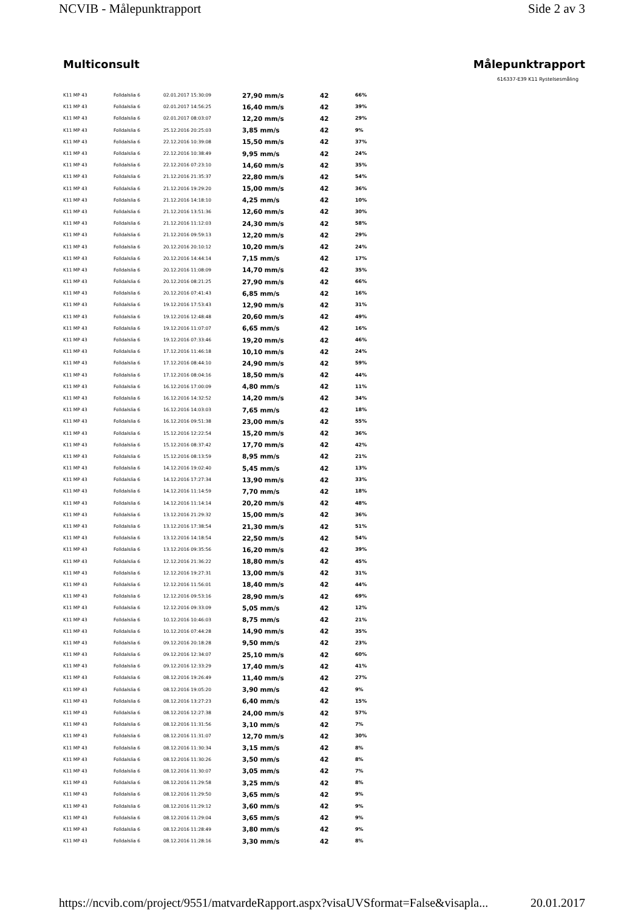NCVIB - Målepunktrapport Side 2 av 3
Multiconsult Målepunktrapport
616337-E39 K11 Rystelsesmåling
| K11 MP 43 | Folldalslia 6 | 02.01.2017 15:30:09 | 27,90 mm/s | 42 | 66% |
| K11 MP 43 | Folldalslia 6 | 02.01.2017 14:56:25 | 16,40 mm/s | 42 | 39% |
| K11 MP 43 | Folldalslia 6 | 02.01.2017 08:03:07 | 12,20 mm/s | 42 | 29% |
| K11 MP 43 | Folldalslia 6 | 25.12.2016 20:25:03 | 3,85 mm/s | 42 | 9% |
| K11 MP 43 | Folldalslia 6 | 22.12.2016 10:39:08 | 15,50 mm/s | 42 | 37% |
| K11 MP 43 | Folldalslia 6 | 22.12.2016 10:38:49 | 9,95 mm/s | 42 | 24% |
| K11 MP 43 | Folldalslia 6 | 22.12.2016 07:23:10 | 14,60 mm/s | 42 | 35% |
| K11 MP 43 | Folldalslia 6 | 21.12.2016 21:35:37 | 22,80 mm/s | 42 | 54% |
| K11 MP 43 | Folldalslia 6 | 21.12.2016 19:29:20 | 15,00 mm/s | 42 | 36% |
| K11 MP 43 | Folldalslia 6 | 21.12.2016 14:18:10 | 4,25 mm/s | 42 | 10% |
| K11 MP 43 | Folldalslia 6 | 21.12.2016 13:51:36 | 12,60 mm/s | 42 | 30% |
| K11 MP 43 | Folldalslia 6 | 21.12.2016 11:12:03 | 24,30 mm/s | 42 | 58% |
| K11 MP 43 | Folldalslia 6 | 21.12.2016 09:59:13 | 12,20 mm/s | 42 | 29% |
| K11 MP 43 | Folldalslia 6 | 20.12.2016 20:10:12 | 10,20 mm/s | 42 | 24% |
| K11 MP 43 | Folldalslia 6 | 20.12.2016 14:44:14 | 7,15 mm/s | 42 | 17% |
| K11 MP 43 | Folldalslia 6 | 20.12.2016 11:08:09 | 14,70 mm/s | 42 | 35% |
| K11 MP 43 | Folldalslia 6 | 20.12.2016 08:21:25 | 27,90 mm/s | 42 | 66% |
| K11 MP 43 | Folldalslia 6 | 20.12.2016 07:41:43 | 6,85 mm/s | 42 | 16% |
| K11 MP 43 | Folldalslia 6 | 19.12.2016 17:53:43 | 12,90 mm/s | 42 | 31% |
| K11 MP 43 | Folldalslia 6 | 19.12.2016 12:48:48 | 20,60 mm/s | 42 | 49% |
| K11 MP 43 | Folldalslia 6 | 19.12.2016 11:07:07 | 6,65 mm/s | 42 | 16% |
| K11 MP 43 | Folldalslia 6 | 19.12.2016 07:33:46 | 19,20 mm/s | 42 | 46% |
| K11 MP 43 | Folldalslia 6 | 17.12.2016 11:46:18 | 10,10 mm/s | 42 | 24% |
| K11 MP 43 | Folldalslia 6 | 17.12.2016 08:44:10 | 24,90 mm/s | 42 | 59% |
| K11 MP 43 | Folldalslia 6 | 17.12.2016 08:04:16 | 18,50 mm/s | 42 | 44% |
| K11 MP 43 | Folldalslia 6 | 16.12.2016 17:00:09 | 4,80 mm/s | 42 | 11% |
| K11 MP 43 | Folldalslia 6 | 16.12.2016 14:32:52 | 14,20 mm/s | 42 | 34% |
| K11 MP 43 | Folldalslia 6 | 16.12.2016 14:03:03 | 7,65 mm/s | 42 | 18% |
| K11 MP 43 | Folldalslia 6 | 16.12.2016 09:51:38 | 23,00 mm/s | 42 | 55% |
| K11 MP 43 | Folldalslia 6 | 15.12.2016 12:22:54 | 15,20 mm/s | 42 | 36% |
| K11 MP 43 | Folldalslia 6 | 15.12.2016 08:37:42 | 17,70 mm/s | 42 | 42% |
| K11 MP 43 | Folldalslia 6 | 15.12.2016 08:13:59 | 8,95 mm/s | 42 | 21% |
| K11 MP 43 | Folldalslia 6 | 14.12.2016 19:02:40 | 5,45 mm/s | 42 | 13% |
| K11 MP 43 | Folldalslia 6 | 14.12.2016 17:27:34 | 13,90 mm/s | 42 | 33% |
| K11 MP 43 | Folldalslia 6 | 14.12.2016 11:14:59 | 7,70 mm/s | 42 | 18% |
| K11 MP 43 | Folldalslia 6 | 14.12.2016 11:14:14 | 20,20 mm/s | 42 | 48% |
| K11 MP 43 | Folldalslia 6 | 13.12.2016 21:29:32 | 15,00 mm/s | 42 | 36% |
| K11 MP 43 | Folldalslia 6 | 13.12.2016 17:38:54 | 21,30 mm/s | 42 | 51% |
| K11 MP 43 | Folldalslia 6 | 13.12.2016 14:18:54 | 22,50 mm/s | 42 | 54% |
| K11 MP 43 | Folldalslia 6 | 13.12.2016 09:35:56 | 16,20 mm/s | 42 | 39% |
| K11 MP 43 | Folldalslia 6 | 12.12.2016 21:36:22 | 18,80 mm/s | 42 | 45% |
| K11 MP 43 | Folldalslia 6 | 12.12.2016 19:27:31 | 13,00 mm/s | 42 | 31% |
| K11 MP 43 | Folldalslia 6 | 12.12.2016 11:56:01 | 18,40 mm/s | 42 | 44% |
| K11 MP 43 | Folldalslia 6 | 12.12.2016 09:53:16 | 28,90 mm/s | 42 | 69% |
| K11 MP 43 | Folldalslia 6 | 12.12.2016 09:33:09 | 5,05 mm/s | 42 | 12% |
| K11 MP 43 | Folldalslia 6 | 10.12.2016 10:46:03 | 8,75 mm/s | 42 | 21% |
| K11 MP 43 | Folldalslia 6 | 10.12.2016 07:44:28 | 14,90 mm/s | 42 | 35% |
| K11 MP 43 | Folldalslia 6 | 09.12.2016 20:18:28 | 9,50 mm/s | 42 | 23% |
| K11 MP 43 | Folldalslia 6 | 09.12.2016 12:34:07 | 25,10 mm/s | 42 | 60% |
| K11 MP 43 | Folldalslia 6 | 09.12.2016 12:33:29 | 17,40 mm/s | 42 | 41% |
| K11 MP 43 | Folldalslia 6 | 08.12.2016 19:26:49 | 11,40 mm/s | 42 | 27% |
| K11 MP 43 | Folldalslia 6 | 08.12.2016 19:05:20 | 3,90 mm/s | 42 | 9% |
| K11 MP 43 | Folldalslia 6 | 08.12.2016 13:27:23 | 6,40 mm/s | 42 | 15% |
| K11 MP 43 | Folldalslia 6 | 08.12.2016 12:27:38 | 24,00 mm/s | 42 | 57% |
| K11 MP 43 | Folldalslia 6 | 08.12.2016 11:31:56 | 3,10 mm/s | 42 | 7% |
| K11 MP 43 | Folldalslia 6 | 08.12.2016 11:31:07 | 12,70 mm/s | 42 | 30% |
| K11 MP 43 | Folldalslia 6 | 08.12.2016 11:30:34 | 3,15 mm/s | 42 | 8% |
| K11 MP 43 | Folldalslia 6 | 08.12.2016 11:30:26 | 3,50 mm/s | 42 | 8% |
| K11 MP 43 | Folldalslia 6 | 08.12.2016 11:30:07 | 3,05 mm/s | 42 | 7% |
| K11 MP 43 | Folldalslia 6 | 08.12.2016 11:29:58 | 3,25 mm/s | 42 | 8% |
| K11 MP 43 | Folldalslia 6 | 08.12.2016 11:29:50 | 3,65 mm/s | 42 | 9% |
| K11 MP 43 | Folldalslia 6 | 08.12.2016 11:29:12 | 3,60 mm/s | 42 | 9% |
| K11 MP 43 | Folldalslia 6 | 08.12.2016 11:29:04 | 3,65 mm/s | 42 | 9% |
| K11 MP 43 | Folldalslia 6 | 08.12.2016 11:28:49 | 3,80 mm/s | 42 | 9% |
| K11 MP 43 | Folldalslia 6 | 08.12.2016 11:28:16 | 3,30 mm/s | 42 | 8% |
https://ncvib.com/project/9551/matvardeRapport.aspx?visaUVSformat=False&visapla... 20.01.2017